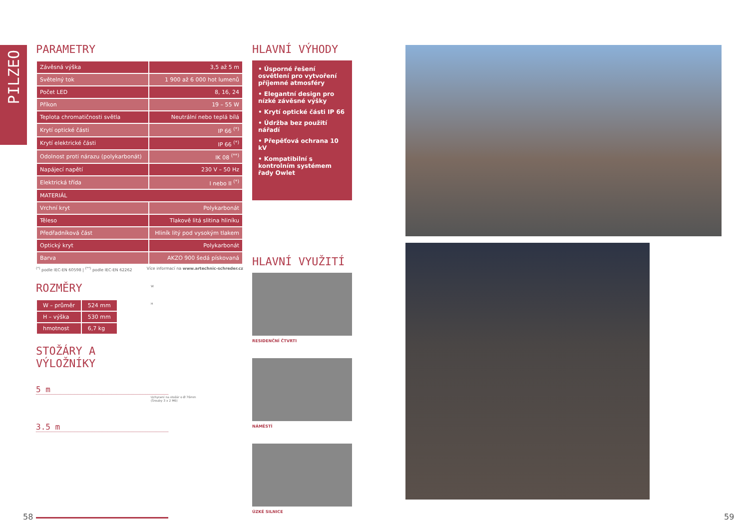PILZEO
PARAMETRY
| Závěsná výška | 3,5 až 5 m |
| Světelný tok | 1 900 až 6 000 hot lumenů |
| Počet LED | 8, 16, 24 |
| Příkon | 19 – 55 W |
| Teplota chromatičnosti světla | Neutrální nebo teplá bílá |
| Krytí optické části | IP 66 <sup>(*)</sup> |
| Krytí elektrické části | IP 66 <sup>(*)</sup> |
| Odolnost proti nárazu (polykarbonát) | IK 08 <sup>(**)</sup> |
| Napájecí napětí | 230 V – 50 Hz |
| Elektrická třída | I nebo II <sup>(*)</sup> |
| MATERIÁL | |
| Vrchní kryt | Polykarbonát |
| Těleso | Tlakově litá slitina hliníku |
| Předřadníková část | Hliník litý pod vysokým tlakem |
| Optický kryt | Polykarbonát |
| Barva | AKZO 900 šedá pískovaná |
<sup>(*)</sup> podle IEC-EN 60598 | <sup>(**)</sup> podle IEC-EN 62262 Více informací na www.artechnic-schreder.cz
ROZMĚRY
| W – průměr | 524 mm |
| H – výška | 530 mm |
| hmotnost | 6,7 kg |
STOŽÁRY A VÝLOŽNÍKY
5 m
3.5 m
W
H
Uchycení na stožár o Ø 76mm
(Šrouby 3 x 2 M6)
HLAVNÍ VÝHODY
• Úsporné řešení osvětlení pro vytvoření příjemné atmosféry
• Elegantní design pro nízké závěsné výšky
• Krytí optické části IP 66
• Údržba bez použití nářadí
• Přepěťová ochrana 10 kV
• Kompatibilní s kontrolním systémem řady Owlet
HLAVNÍ VYUŽITÍ
RESIDENČNÍ ČTVRTI
NÁMĚSTÍ
ÚZKÉ SILNICE
58 59